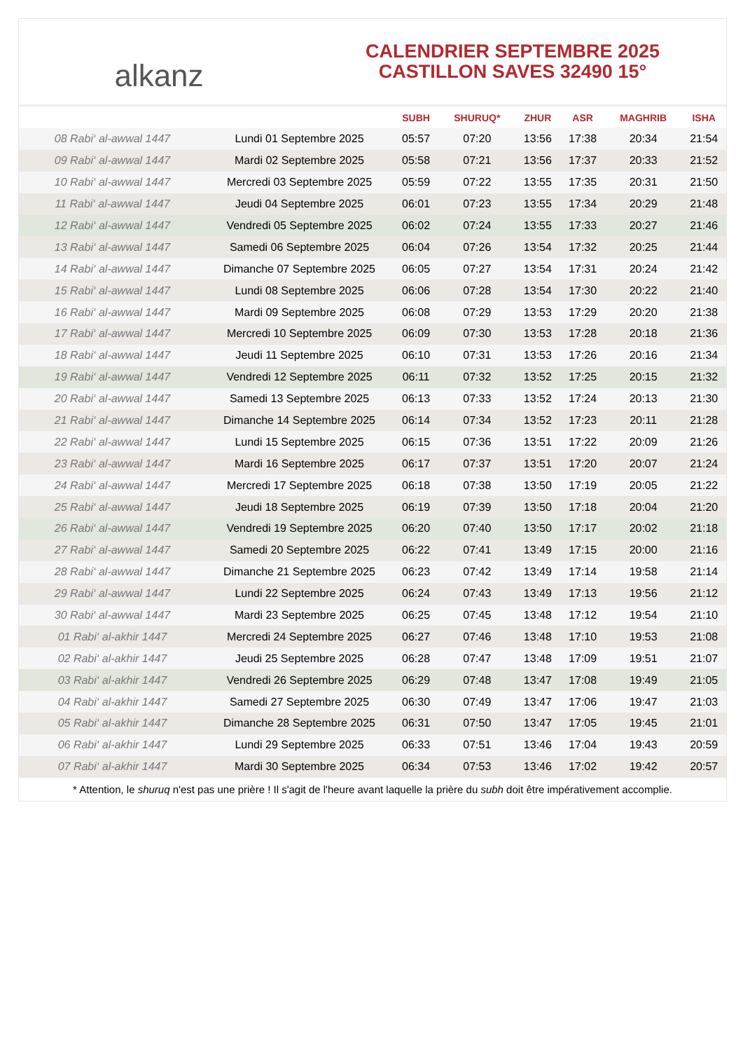alkanz
CALENDRIER SEPTEMBRE 2025
CASTILLON SAVES 32490 15°
| | | SUBH | SHURUQ* | ZHUR | ASR | MAGHRIB | ISHA |
| --- | --- | --- | --- | --- | --- | --- | --- |
| 08 Rabi‘ al-awwal 1447 | Lundi 01 Septembre 2025 | 05:57 | 07:20 | 13:56 | 17:38 | 20:34 | 21:54 |
| 09 Rabi‘ al-awwal 1447 | Mardi 02 Septembre 2025 | 05:58 | 07:21 | 13:56 | 17:37 | 20:33 | 21:52 |
| 10 Rabi‘ al-awwal 1447 | Mercredi 03 Septembre 2025 | 05:59 | 07:22 | 13:55 | 17:35 | 20:31 | 21:50 |
| 11 Rabi‘ al-awwal 1447 | Jeudi 04 Septembre 2025 | 06:01 | 07:23 | 13:55 | 17:34 | 20:29 | 21:48 |
| 12 Rabi‘ al-awwal 1447 | Vendredi 05 Septembre 2025 | 06:02 | 07:24 | 13:55 | 17:33 | 20:27 | 21:46 |
| 13 Rabi‘ al-awwal 1447 | Samedi 06 Septembre 2025 | 06:04 | 07:26 | 13:54 | 17:32 | 20:25 | 21:44 |
| 14 Rabi‘ al-awwal 1447 | Dimanche 07 Septembre 2025 | 06:05 | 07:27 | 13:54 | 17:31 | 20:24 | 21:42 |
| 15 Rabi‘ al-awwal 1447 | Lundi 08 Septembre 2025 | 06:06 | 07:28 | 13:54 | 17:30 | 20:22 | 21:40 |
| 16 Rabi‘ al-awwal 1447 | Mardi 09 Septembre 2025 | 06:08 | 07:29 | 13:53 | 17:29 | 20:20 | 21:38 |
| 17 Rabi‘ al-awwal 1447 | Mercredi 10 Septembre 2025 | 06:09 | 07:30 | 13:53 | 17:28 | 20:18 | 21:36 |
| 18 Rabi‘ al-awwal 1447 | Jeudi 11 Septembre 2025 | 06:10 | 07:31 | 13:53 | 17:26 | 20:16 | 21:34 |
| 19 Rabi‘ al-awwal 1447 | Vendredi 12 Septembre 2025 | 06:11 | 07:32 | 13:52 | 17:25 | 20:15 | 21:32 |
| 20 Rabi‘ al-awwal 1447 | Samedi 13 Septembre 2025 | 06:13 | 07:33 | 13:52 | 17:24 | 20:13 | 21:30 |
| 21 Rabi‘ al-awwal 1447 | Dimanche 14 Septembre 2025 | 06:14 | 07:34 | 13:52 | 17:23 | 20:11 | 21:28 |
| 22 Rabi‘ al-awwal 1447 | Lundi 15 Septembre 2025 | 06:15 | 07:36 | 13:51 | 17:22 | 20:09 | 21:26 |
| 23 Rabi‘ al-awwal 1447 | Mardi 16 Septembre 2025 | 06:17 | 07:37 | 13:51 | 17:20 | 20:07 | 21:24 |
| 24 Rabi‘ al-awwal 1447 | Mercredi 17 Septembre 2025 | 06:18 | 07:38 | 13:50 | 17:19 | 20:05 | 21:22 |
| 25 Rabi‘ al-awwal 1447 | Jeudi 18 Septembre 2025 | 06:19 | 07:39 | 13:50 | 17:18 | 20:04 | 21:20 |
| 26 Rabi‘ al-awwal 1447 | Vendredi 19 Septembre 2025 | 06:20 | 07:40 | 13:50 | 17:17 | 20:02 | 21:18 |
| 27 Rabi‘ al-awwal 1447 | Samedi 20 Septembre 2025 | 06:22 | 07:41 | 13:49 | 17:15 | 20:00 | 21:16 |
| 28 Rabi‘ al-awwal 1447 | Dimanche 21 Septembre 2025 | 06:23 | 07:42 | 13:49 | 17:14 | 19:58 | 21:14 |
| 29 Rabi‘ al-awwal 1447 | Lundi 22 Septembre 2025 | 06:24 | 07:43 | 13:49 | 17:13 | 19:56 | 21:12 |
| 30 Rabi‘ al-awwal 1447 | Mardi 23 Septembre 2025 | 06:25 | 07:45 | 13:48 | 17:12 | 19:54 | 21:10 |
| 01 Rabi‘ al-akhir 1447 | Mercredi 24 Septembre 2025 | 06:27 | 07:46 | 13:48 | 17:10 | 19:53 | 21:08 |
| 02 Rabi‘ al-akhir 1447 | Jeudi 25 Septembre 2025 | 06:28 | 07:47 | 13:48 | 17:09 | 19:51 | 21:07 |
| 03 Rabi‘ al-akhir 1447 | Vendredi 26 Septembre 2025 | 06:29 | 07:48 | 13:47 | 17:08 | 19:49 | 21:05 |
| 04 Rabi‘ al-akhir 1447 | Samedi 27 Septembre 2025 | 06:30 | 07:49 | 13:47 | 17:06 | 19:47 | 21:03 |
| 05 Rabi‘ al-akhir 1447 | Dimanche 28 Septembre 2025 | 06:31 | 07:50 | 13:47 | 17:05 | 19:45 | 21:01 |
| 06 Rabi‘ al-akhir 1447 | Lundi 29 Septembre 2025 | 06:33 | 07:51 | 13:46 | 17:04 | 19:43 | 20:59 |
| 07 Rabi‘ al-akhir 1447 | Mardi 30 Septembre 2025 | 06:34 | 07:53 | 13:46 | 17:02 | 19:42 | 20:57 |
* Attention, le shuruq n'est pas une prière ! Il s'agit de l'heure avant laquelle la prière du subh doit être impérativement accomplie.